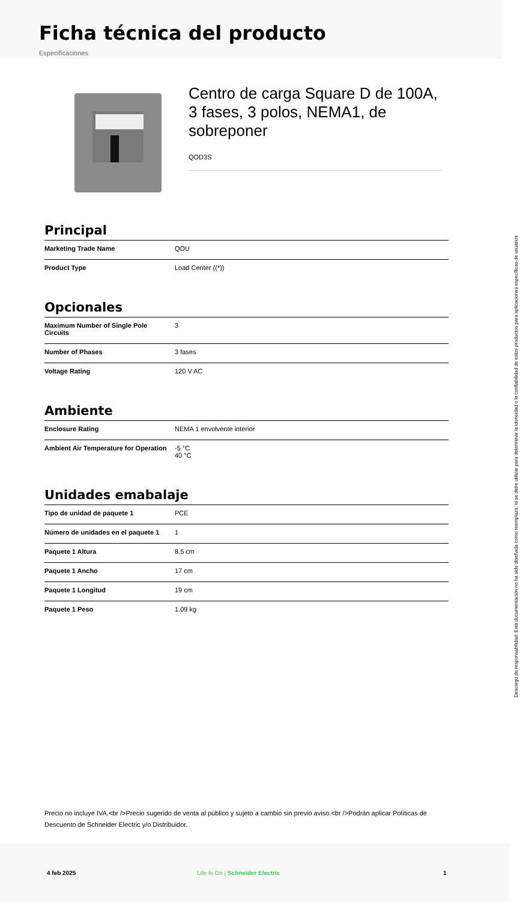Ficha técnica del producto
Especificaciones
Centro de carga Square D de 100A, 3 fases, 3 polos, NEMA1, de sobreponer
QOD3S
Principal
| Marketing Trade Name | QOU |
| Product Type | Load Center ((*)) |
Opcionales
| Maximum Number of Single Pole Circuits | 3 |
| Number of Phases | 3 fases |
| Voltage Rating | 120 V AC |
Ambiente
| Enclosure Rating | NEMA 1 envolvente interior |
| Ambient Air Temperature for Operation | -5 °C 40 °C |
Unidades emabalaje
| Tipo de unidad de paquete 1 | PCE |
| Número de unidades en el paquete 1 | 1 |
| Paquete 1 Altura | 8.5 cm |
| Paquete 1 Ancho | 17 cm |
| Paquete 1 Longitud | 19 cm |
| Paquete 1 Peso | 1.09 kg |
Precio no incluye IVA.<br />Precio sugerido de venta al público y sujeto a cambio sin previo aviso.<br />Podrán aplicar Políticas de Descuento de Schneider Electric y/o Distribuidor.
4 feb 2025 Life Is On | Schneider Electric 1
Descargo de responsabilidad: Esta documentación no ha sido diseñada como reemplazo, ni se debe utilizar para determinar la idoneidad o la confiabilidad de estos productos para aplicaciones específicas de usuarios